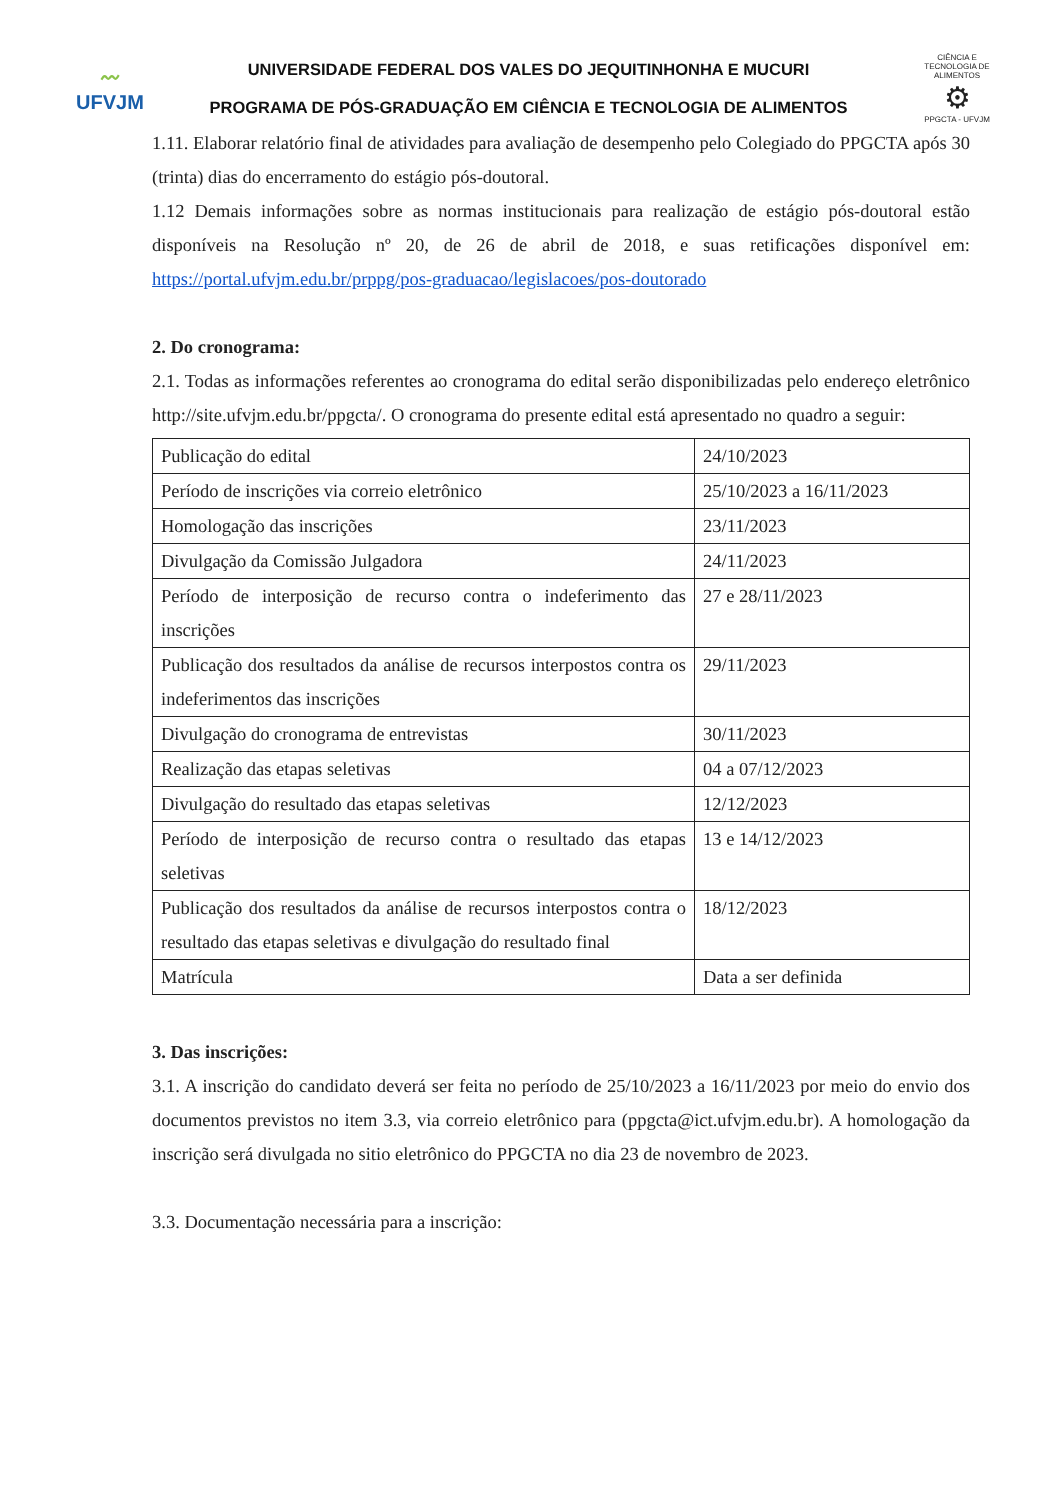〰
UFVJM
UNIVERSIDADE FEDERAL DOS VALES DO JEQUITINHONHA E MUCURI
PROGRAMA DE PÓS-GRADUAÇÃO EM CIÊNCIA E TECNOLOGIA DE ALIMENTOS
CIÊNCIA E TECNOLOGIA DE ALIMENTOS
⚙
PPGCTA - UFVJM
1.11. Elaborar relatório final de atividades para avaliação de desempenho pelo Colegiado do PPGCTA após 30 (trinta) dias do encerramento do estágio pós-doutoral.
1.12 Demais informações sobre as normas institucionais para realização de estágio pós-doutoral estão disponíveis na Resolução nº 20, de 26 de abril de 2018, e suas retificações disponível em: https://portal.ufvjm.edu.br/prppg/pos-graduacao/legislacoes/pos-doutorado
2. Do cronograma:
2.1. Todas as informações referentes ao cronograma do edital serão disponibilizadas pelo endereço eletrônico http://site.ufvjm.edu.br/ppgcta/. O cronograma do presente edital está apresentado no quadro a seguir:
| Publicação do edital | 24/10/2023 |
| Período de inscrições via correio eletrônico | 25/10/2023 a 16/11/2023 |
| Homologação das inscrições | 23/11/2023 |
| Divulgação da Comissão Julgadora | 24/11/2023 |
| Período de interposição de recurso contra o indeferimento das inscrições | 27 e 28/11/2023 |
| Publicação dos resultados da análise de recursos interpostos contra os indeferimentos das inscrições | 29/11/2023 |
| Divulgação do cronograma de entrevistas | 30/11/2023 |
| Realização das etapas seletivas | 04 a 07/12/2023 |
| Divulgação do resultado das etapas seletivas | 12/12/2023 |
| Período de interposição de recurso contra o resultado das etapas seletivas | 13 e 14/12/2023 |
| Publicação dos resultados da análise de recursos interpostos contra o resultado das etapas seletivas e divulgação do resultado final | 18/12/2023 |
| Matrícula | Data a ser definida |
3. Das inscrições:
3.1. A inscrição do candidato deverá ser feita no período de 25/10/2023 a 16/11/2023 por meio do envio dos documentos previstos no item 3.3, via correio eletrônico para (ppgcta@ict.ufvjm.edu.br). A homologação da inscrição será divulgada no sitio eletrônico do PPGCTA no dia 23 de novembro de 2023.
3.3. Documentação necessária para a inscrição: